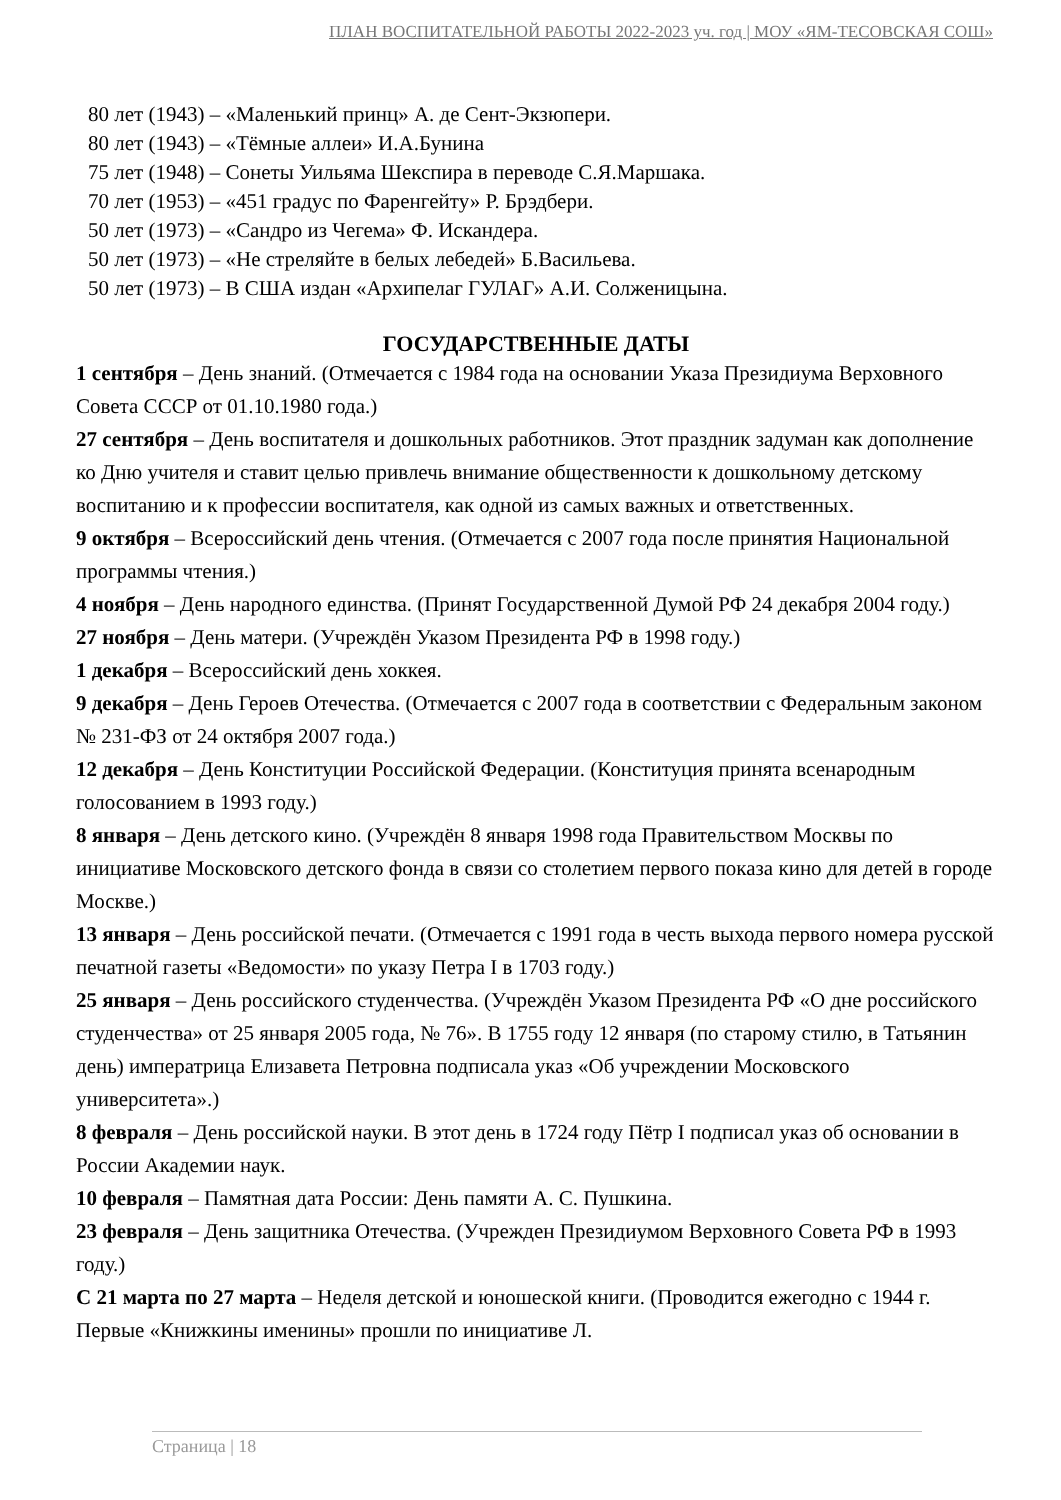ПЛАН ВОСПИТАТЕЛЬНОЙ РАБОТЫ 2022-2023 уч. год | МОУ «ЯМ-ТЕСОВСКАЯ СОШ»
80 лет (1943) – «Маленький принц» А. де Сент-Экзюпери.
80 лет (1943) – «Тёмные аллеи» И.А.Бунина
75 лет (1948) – Сонеты Уильяма Шекспира в переводе С.Я.Маршака.
70 лет (1953) – «451 градус по Фаренгейту» Р. Брэдбери.
50 лет (1973) – «Сандро из Чегема» Ф. Искандера.
50 лет (1973) – «Не стреляйте в белых лебедей» Б.Васильева.
50 лет (1973) – В США издан «Архипелаг ГУЛАГ» А.И. Солженицына.
ГОСУДАРСТВЕННЫЕ ДАТЫ
1 сентября – День знаний. (Отмечается с 1984 года на основании Указа Президиума Верховного Совета СССР от 01.10.1980 года.)
27 сентября – День воспитателя и дошкольных работников. Этот праздник задуман как дополнение ко Дню учителя и ставит целью привлечь внимание общественности к дошкольному детскому воспитанию и к профессии воспитателя, как одной из самых важных и ответственных.
9 октября – Всероссийский день чтения. (Отмечается с 2007 года после принятия Национальной программы чтения.)
4 ноября – День народного единства. (Принят Государственной Думой РФ 24 декабря 2004 году.)
27 ноября – День матери. (Учреждён Указом Президента РФ в 1998 году.)
1 декабря – Всероссийский день хоккея.
9 декабря – День Героев Отечества. (Отмечается с 2007 года в соответствии с Федеральным законом № 231-ФЗ от 24 октября 2007 года.)
12 декабря – День Конституции Российской Федерации. (Конституция принята всенародным голосованием в 1993 году.)
8 января – День детского кино. (Учреждён 8 января 1998 года Правительством Москвы по инициативе Московского детского фонда в связи со столетием первого показа кино для детей в городе Москве.)
13 января – День российской печати. (Отмечается с 1991 года в честь выхода первого номера русской печатной газеты «Ведомости» по указу Петра I в 1703 году.)
25 января – День российского студенчества. (Учреждён Указом Президента РФ «О дне российского студенчества» от 25 января 2005 года, № 76». В 1755 году 12 января (по старому стилю, в Татьянин день) императрица Елизавета Петровна подписала указ «Об учреждении Московского университета».)
8 февраля – День российской науки. В этот день в 1724 году Пётр I подписал указ об основании в России Академии наук.
10 февраля – Памятная дата России: День памяти А. С. Пушкина.
23 февраля – День защитника Отечества. (Учрежден Президиумом Верховного Совета РФ в 1993 году.)
С 21 марта по 27 марта – Неделя детской и юношеской книги. (Проводится ежегодно с 1944 г. Первые «Книжкины именины» прошли по инициативе Л.
Страница | 18